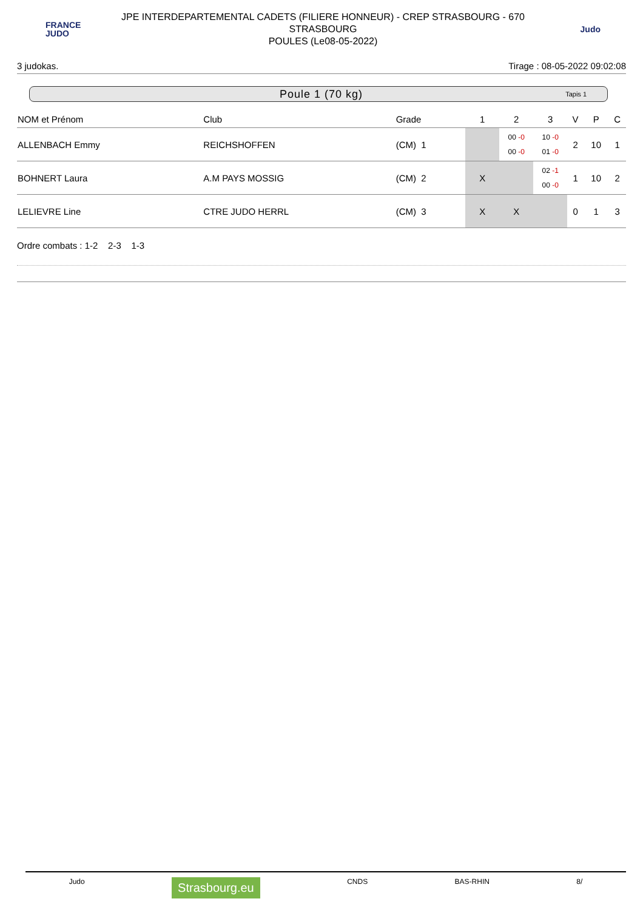FRANCE
JUDO
JPE INTERDEPARTEMENTAL CADETS (FILIERE HONNEUR) - CREP STRASBOURG - 670
STRASBOURG
POULES (Le08-05-2022)
Judo
3 judokas. Tirage : 08-05-2022 09:02:08
Poule 1 (70 kg) Tapis 1
| NOM et Prénom | Club | Grade | 1 | 2 | 3 | V | P | C |
| --- | --- | --- | --- | --- | --- | --- | --- | --- |
| ALLENBACH Emmy | REICHSHOFFEN | (CM) 1 | | 00 -0 00 -0 | 10 -0 01 -0 | 2 | 10 | 1 |
| BOHNERT Laura | A.M PAYS MOSSIG | (CM) 2 | X | | 02 -1 00 -0 | 1 | 10 | 2 |
| LELIEVRE Line | CTRE JUDO HERRL | (CM) 3 | X | X | | 0 | 1 | 3 |
Ordre combats : 1-2 2-3 1-3
Judo Strasbourg.eu CNDS BAS-RHIN 8/